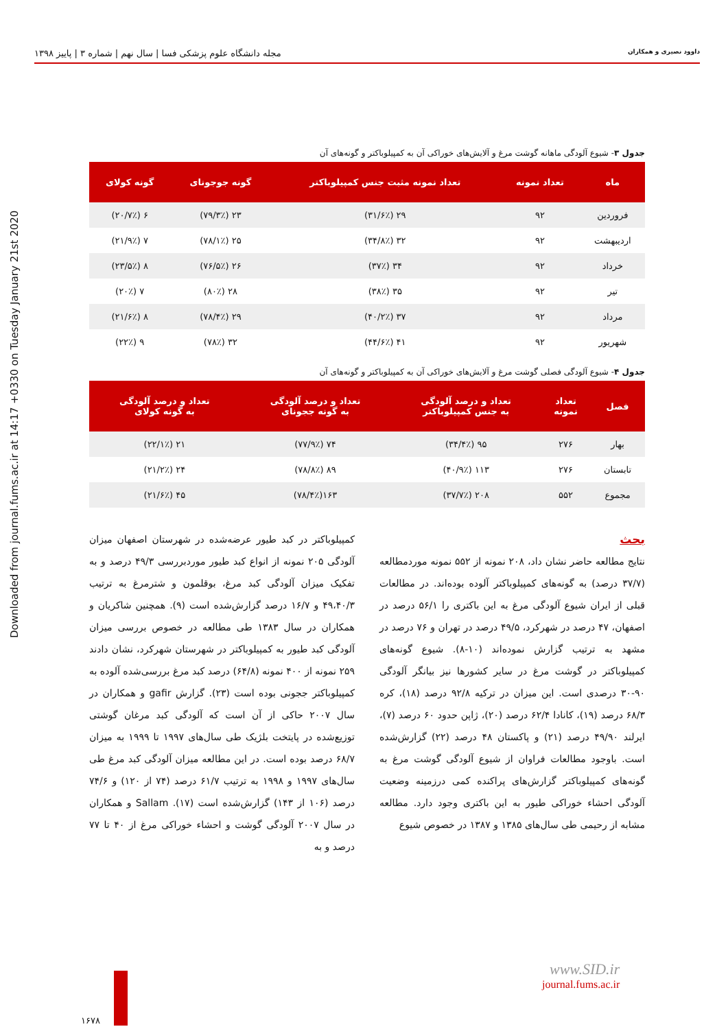داوود نصیری و همکاران مجله دانشگاه علوم پزشکی فسا | سال نهم | شماره ۳ | پاییز ۱۳۹۸
Downloaded from journal.fums.ac.ir at 14:17 +0330 on Tuesday January 21st 2020
جدول ۳- شیوع آلودگی ماهانه گوشت مرغ و آلایش‌های خوراکی آن به کمپیلوباکتر و گونه‌های آن
| ماه | تعداد نمونه | تعداد نمونه مثبت جنس کمپیلوباکتر | گونه جوجونای | گونه کولای |
| --- | --- | --- | --- | --- |
| فروردین | ۹۲ | ۲۹ (۳۱/۶٪) | ۲۳ (۷۹/۳٪) | ۶ (۲۰/۷٪) |
| اردیبهشت | ۹۲ | ۳۲ (۳۴/۸٪) | ۲۵ (۷۸/۱٪) | ۷ (۲۱/۹٪) |
| خرداد | ۹۲ | ۳۴ (۳۷٪) | ۲۶ (۷۶/۵٪) | ۸ (۲۳/۵٪) |
| تیر | ۹۲ | ۳۵ (۳۸٪) | ۲۸ (۸۰٪) | ۷ (۲۰٪) |
| مرداد | ۹۲ | ۳۷ (۴۰/۲٪) | ۲۹ (۷۸/۴٪) | ۸ (۲۱/۶٪) |
| شهریور | ۹۲ | ۴۱ (۴۴/۶٪) | ۳۲ (۷۸٪) | ۹ (۲۲٪) |
جدول ۴- شیوع آلودگی فصلی گوشت مرغ و آلایش‌های خوراکی آن به کمپیلوباکتر و گونه‌های آن
| فصل | تعداد نمونه | تعداد و درصد آلودگی به جنس کمپیلوباکتر | تعداد و درصد آلودگی به گونه ججونای | تعداد و درصد آلودگی به گونه کولای |
| --- | --- | --- | --- | --- |
| بهار | ۲۷۶ | ۹۵ (۳۴/۴٪) | ۷۴ (۷۷/۹٪) | ۲۱ (۲۲/۱٪) |
| تابستان | ۲۷۶ | ۱۱۳ (۴۰/۹٪) | ۸۹ (۷۸/۸٪) | ۲۴ (۲۱/۲٪) |
| مجموع | ۵۵۲ | ۲۰۸ (۳۷/۷٪) | ۱۶۳(۷۸/۴٪) | ۴۵ (۲۱/۶٪) |
بحث
نتایج مطالعه حاضر نشان داد، ۲۰۸ نمونه از ۵۵۲ نمونه موردمطالعه (۳۷/۷ درصد) به گونه‌های کمپیلوباکتر آلوده بوده‌اند. در مطالعات قبلی از ایران شیوع آلودگی مرغ به این باکتری را ۵۶/۱ درصد در اصفهان، ۴۷ درصد در شهرکرد، ۴۹/۵ درصد در تهران و ۷۶ درصد در مشهد به ترتیب گزارش نموده‌اند (۱۰-۸). شیوع گونه‌های کمپیلوباکتر در گوشت مرغ در سایر کشورها نیز بیانگر آلودگی ۹۰-۳۰ درصدی است. این میزان در ترکیه ۹۲/۸ درصد (۱۸)، کره ۶۸/۳ درصد (۱۹)، کانادا ۶۲/۴ درصد (۲۰)، ژاپن حدود ۶۰ درصد (۷)، ایرلند ۴۹/۹۰ درصد (۲۱) و پاکستان ۴۸ درصد (۲۲) گزارش‌شده است. باوجود مطالعات فراوان از شیوع آلودگی گوشت مرغ به گونه‌های کمپیلوباکتر گزارش‌های پراکنده کمی درزمینه وضعیت آلودگی احشاء خوراکی طیور به این باکتری وجود دارد. مطالعه مشابه از رحیمی طی سال‌های ۱۳۸۵ و ۱۳۸۷ در خصوص شیوع
کمپیلوباکتر در کبد طیور عرضه‌شده در شهرستان اصفهان میزان آلودگی ۲۰۵ نمونه از انواع کبد طیور موردبررسی ۴۹/۳ درصد و به تفکیک میزان آلودگی کبد مرغ، بوقلمون و شترمرغ به ترتیب ۴۹،۴۰/۳ و ۱۶/۷ درصد گزارش‌شده است (۹). همچنین شاکریان و همکاران در سال ۱۳۸۳ طی مطالعه در خصوص بررسی میزان آلودگی کبد طیور به کمپیلوباکتر در شهرستان شهرکرد، نشان دادند ۲۵۹ نمونه از ۴۰۰ نمونه (۶۴/۸) درصد کبد مرغ بررسی‌شده آلوده به کمپیلوباکتر ججونی بوده است (۲۳). گزارش gafir و همکاران در سال ۲۰۰۷ حاکی از آن است که آلودگی کبد مرغان گوشتی توزیع‌شده در پایتخت بلژیک طی سال‌های ۱۹۹۷ تا ۱۹۹۹ به میزان ۶۸/۷ درصد بوده است. در این مطالعه میزان آلودگی کبد مرغ طی سال‌های ۱۹۹۷ و ۱۹۹۸ به ترتیب ۶۱/۷ درصد (۷۴ از ۱۲۰) و ۷۴/۶ درصد (۱۰۶ از ۱۴۳) گزارش‌شده است (۱۷). Sallam و همکاران در سال ۲۰۰۷ آلودگی گوشت و احشاء خوراکی مرغ از ۴۰ تا ۷۷ درصد و به
www.SID.ir
journal.fums.ac.ir
۱۶۷۸